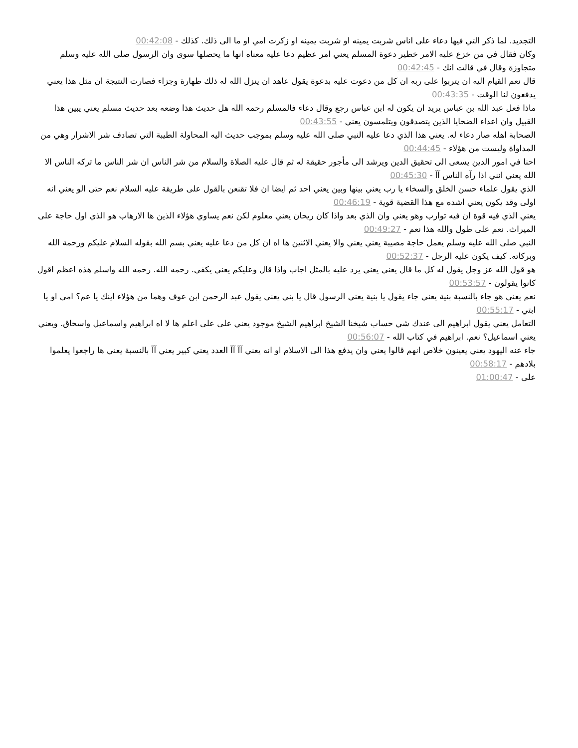التجديد. لما ذكر التي فيها دعاء على اناس شربت يمينه او شربت يمينه او زكرت امي او ما الى ذلك. كذلك - 00:42:08
وكان فقال في من خزع عليه الامر خطير دعوة المسلم يعني امر عظيم دعا عليه معناه انها ما يحصلها سوى وان الرسول صلى الله عليه وسلم متجاوزة وقال في قالت انك - 00:42:45
قال نعم القيام اليه ان يتربوا على ربه ان كل من دعوت عليه بدعوة يقول عاهد ان ينزل الله له ذلك طهارة وجزاء فصارت النتيجة ان مثل هذا يعني يدفعون لنا الوقت - 00:43:35
ماذا فعل عبد الله بن عباس يريد ان يكون له ابن عباس رجع وقال دعاء فالمسلم رحمه الله هل حديث هذا وضعه بعد حديث مسلم يعني يبين هذا القبيل وان اعداء الضحايا الذين يتصدقون ويتلمسون يعني - 00:43:55
الصحابة اهله صار دعاء له. يعني هذا الذي دعا عليه النبي صلى الله عليه وسلم بموجب حديث اليه المحاولة الطيبة التي تصادف شر الاشرار وهي من المداواة وليست من هؤلاء - 00:44:45
احنا في امور الدين يسعى الى تحقيق الدين ويرشد الى مأجور حقيقة له ثم قال عليه الصلاة والسلام من شر الناس ان شر الناس ما تركه الناس الا الله يعني انني اذا رآه الناس آآ - 00:45:30
الذي يقول علماء حسن الخلق والسخاء يا رب يعني بينها وبين يعني احد ثم ايضا ان فلا تقنعن بالقول على طريقة عليه السلام نعم حتى الو يعني انه اولى وقد يكون يعني اشده مع هذا القضية قوية - 00:46:19
يعني الذي فيه قوة ان فيه توارب وهو يعني وان الذي بعد واذا كان ريحان يعني معلوم لكن نعم يساوي هؤلاء الذين ها الارهاب هو الذي اول حاجة على الميراث. نعم على طول والله هذا نعم - 00:49:27
النبي صلى الله عليه وسلم يعمل حاجة مصيبة يعني يعني والا يعني الاثنين ها اه ان كل من دعا عليه يعني بسم الله بقوله السلام عليكم ورحمة الله وبركاته. كيف يكون عليه الرجل - 00:52:37
هو قول الله عز وجل يقول له كل ما قال يعني يعني يرد عليه بالمثل اجاب واذا قال وعليكم يعني يكفي. رحمه الله. رحمه الله واسلم هذه اعظم اقول كانوا يقولون - 00:53:57
نعم يعني هو جاء بالنسبة بنية يعني جاء يقول يا بنية يعني الرسول قال يا بني يعني يقول عبد الرحمن ابن عوف وهما من هؤلاء اينك يا عم؟ امي او يا ابتي - 00:55:17
التعامل يعني يقول ابراهيم الى عندك شي حساب شيخنا الشيخ ابراهيم الشيخ موجود يعني على على اعلم ها لا اه ابراهيم واسماعيل واسحاق. ويعني يعني اسماعيل؟ نعم. ابراهيم في كتاب الله - 00:56:07
جاء عنه اليهود يعني يعينون خلاص انهم قالوا يعني وان يدفع هذا الى الاسلام او انه يعني آآ آآ العدد يعني كبير يعني آآ بالنسبة يعني ها راجعوا يعلموا بلادهم - 00:58:17
على - 01:00:47